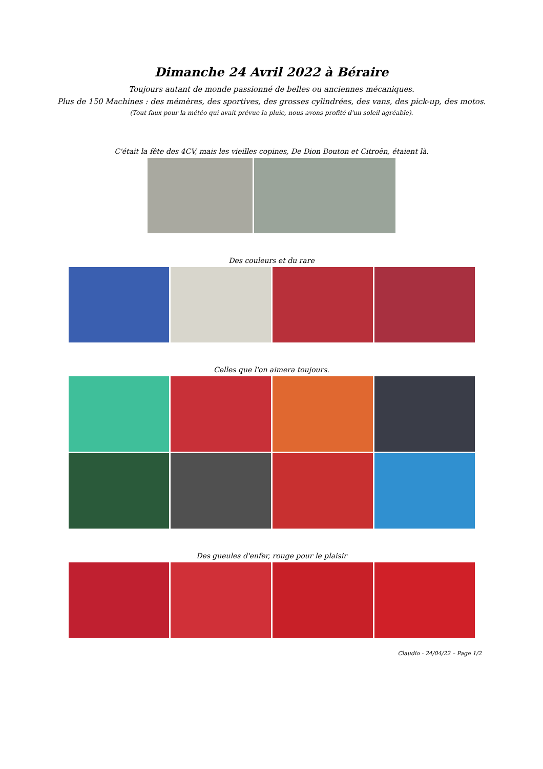Dimanche 24 Avril 2022 à Béraire
Toujours autant de monde passionné de belles ou anciennes mécaniques.
Plus de 150 Machines : des mémères, des sportives, des grosses cylindrées, des vans, des pick-up, des motos.
(Tout faux pour la météo qui avait prévue la pluie, nous avons profité d'un soleil agréable).
C'était la fête des 4CV, mais les vieilles copines, De Dion Bouton et Citroën, étaient là.
Des couleurs et du rare
Celles que l'on aimera toujours.
Des gueules d'enfer, rouge pour le plaisir
Claudio - 24/04/22 – Page 1/2